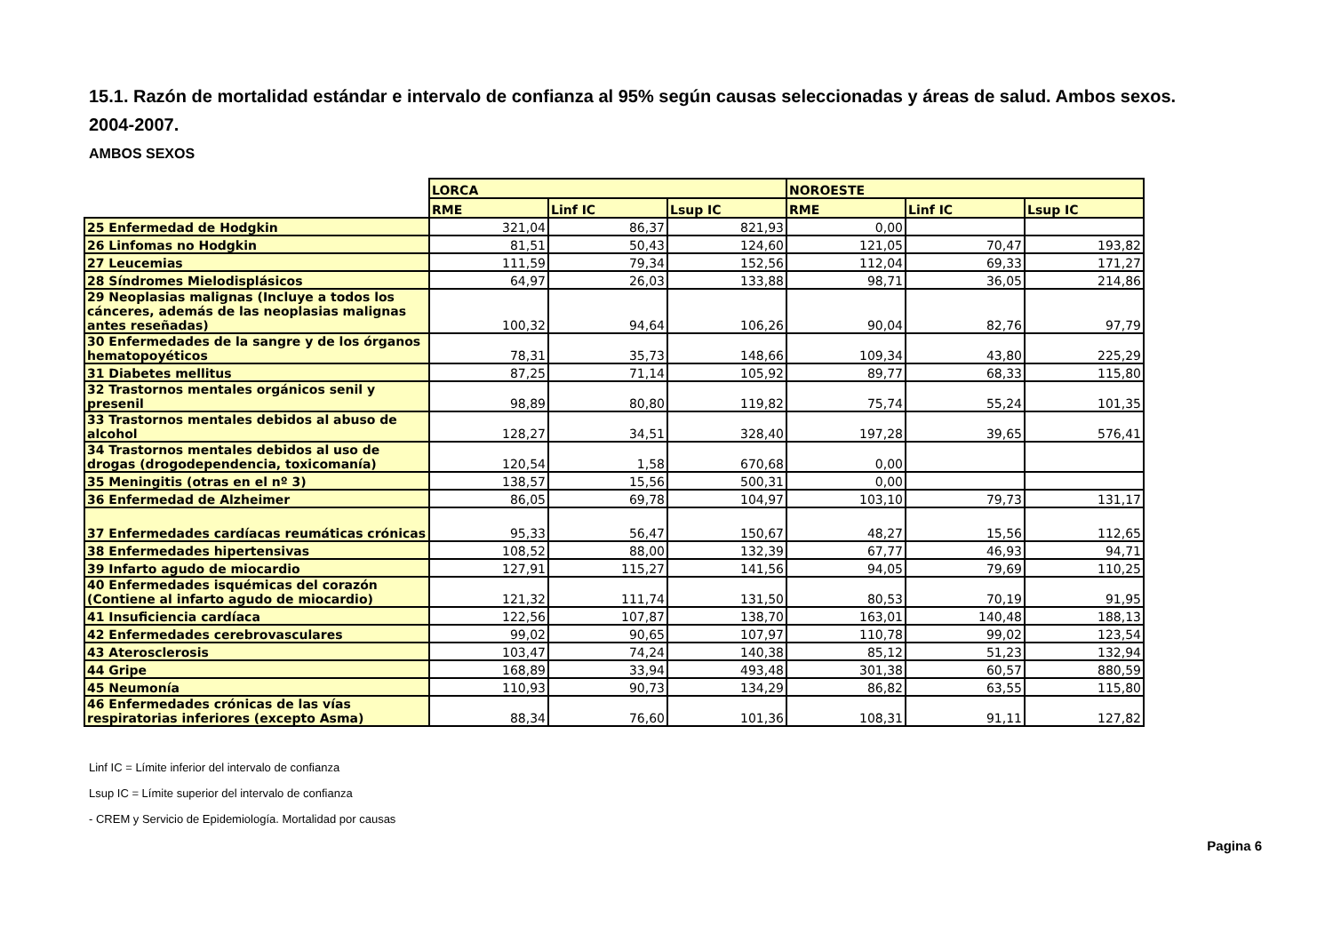15.1. Razón de mortalidad estándar e intervalo de confianza al 95% según causas seleccionadas y áreas de salud. Ambos sexos. 2004-2007.
AMBOS SEXOS
| | LORCA | | | NOROESTE | | |
| --- | --- | --- | --- | --- | --- | --- |
| | RME | Linf IC | Lsup IC | RME | Linf IC | Lsup IC |
| 25 Enfermedad de Hodgkin | 321,04 | 86,37 | 821,93 | 0,00 | | |
| 26 Linfomas no Hodgkin | 81,51 | 50,43 | 124,60 | 121,05 | 70,47 | 193,82 |
| 27 Leucemias | 111,59 | 79,34 | 152,56 | 112,04 | 69,33 | 171,27 |
| 28 Síndromes Mielodisplásicos | 64,97 | 26,03 | 133,88 | 98,71 | 36,05 | 214,86 |
| 29 Neoplasias malignas (Incluye a todos los cánceres, además de las neoplasias malignas antes reseñadas) | 100,32 | 94,64 | 106,26 | 90,04 | 82,76 | 97,79 |
| 30 Enfermedades de la sangre y de los órganos hematopoyéticos | 78,31 | 35,73 | 148,66 | 109,34 | 43,80 | 225,29 |
| 31 Diabetes mellitus | 87,25 | 71,14 | 105,92 | 89,77 | 68,33 | 115,80 |
| 32 Trastornos mentales orgánicos senil y presenil | 98,89 | 80,80 | 119,82 | 75,74 | 55,24 | 101,35 |
| 33 Trastornos mentales debidos al abuso de alcohol | 128,27 | 34,51 | 328,40 | 197,28 | 39,65 | 576,41 |
| 34 Trastornos mentales debidos al uso de drogas (drogodependencia, toxicomanía) | 120,54 | 1,58 | 670,68 | 0,00 | | |
| 35 Meningitis (otras en el nº 3) | 138,57 | 15,56 | 500,31 | 0,00 | | |
| 36 Enfermedad de Alzheimer | 86,05 | 69,78 | 104,97 | 103,10 | 79,73 | 131,17 |
| 37 Enfermedades cardíacas reumáticas crónicas | 95,33 | 56,47 | 150,67 | 48,27 | 15,56 | 112,65 |
| 38 Enfermedades hipertensivas | 108,52 | 88,00 | 132,39 | 67,77 | 46,93 | 94,71 |
| 39 Infarto agudo de miocardio | 127,91 | 115,27 | 141,56 | 94,05 | 79,69 | 110,25 |
| 40 Enfermedades isquémicas del corazón (Contiene al infarto agudo de miocardio) | 121,32 | 111,74 | 131,50 | 80,53 | 70,19 | 91,95 |
| 41 Insuficiencia cardíaca | 122,56 | 107,87 | 138,70 | 163,01 | 140,48 | 188,13 |
| 42 Enfermedades cerebrovasculares | 99,02 | 90,65 | 107,97 | 110,78 | 99,02 | 123,54 |
| 43 Aterosclerosis | 103,47 | 74,24 | 140,38 | 85,12 | 51,23 | 132,94 |
| 44 Gripe | 168,89 | 33,94 | 493,48 | 301,38 | 60,57 | 880,59 |
| 45 Neumonía | 110,93 | 90,73 | 134,29 | 86,82 | 63,55 | 115,80 |
| 46 Enfermedades crónicas de las vías respiratorias inferiores (excepto Asma) | 88,34 | 76,60 | 101,36 | 108,31 | 91,11 | 127,82 |
Linf IC = Límite inferior del intervalo de confianza
Lsup IC = Límite superior del intervalo de confianza
- CREM y Servicio de Epidemiología. Mortalidad por causas
Pagina 6